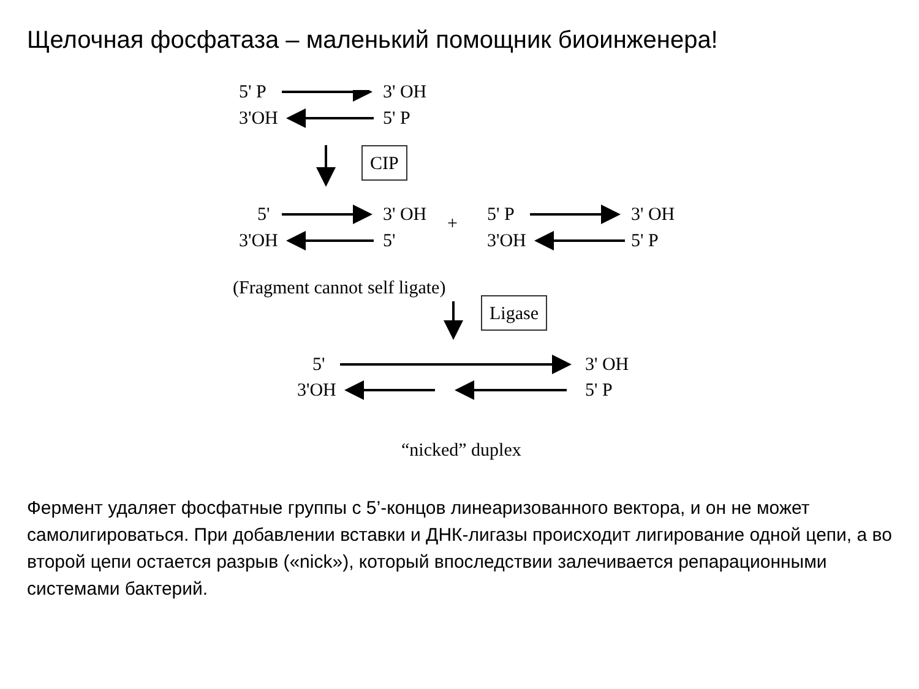Щелочная фосфатаза – маленький помощник биоинженера!
5' P 3' OH
3'OH 5' P
CIP
5' 3' OH + 5' P 3' OH
3'OH 5' 3'OH 5' P
(Fragment cannot self ligate)
Ligase
5' 3' OH
3'OH 5' P
“nicked” duplex
Фермент удаляет фосфатные группы с 5’-концов линеаризованного вектора, и он не может самолигироваться. При добавлении вставки и ДНК-лигазы происходит лигирование одной цепи, а во второй цепи остается разрыв («nick»), который впоследствии залечивается репарационными системами бактерий.